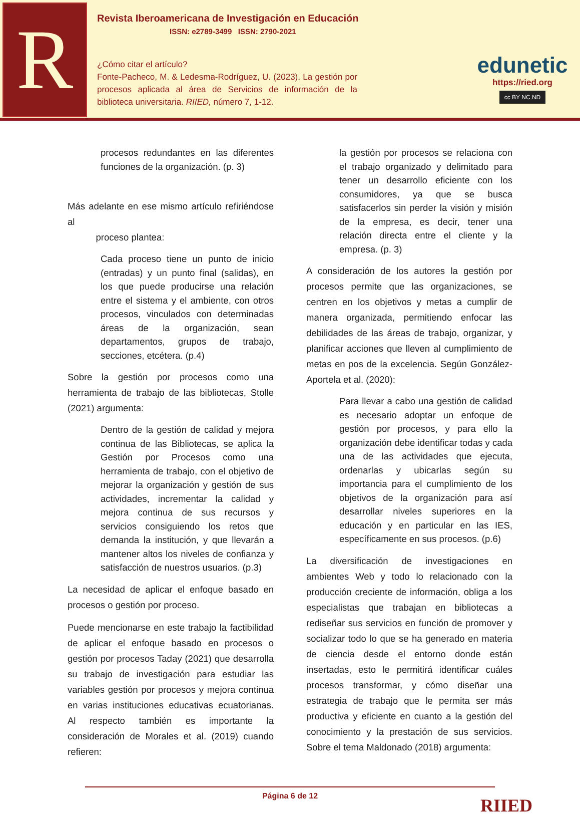R
Revista Iberoamericana de Investigación en Educación
ISSN: e2789-3499 ISSN: 2790-2021
¿Cómo citar el artículo?
Fonte-Pacheco, M. & Ledesma-Rodríguez, U. (2023). La gestión por procesos aplicada al área de Servicios de información de la biblioteca universitaria. RIIED, número 7, 1-12.
edunetic
https://ried.org
cc BY NC ND
procesos redundantes en las diferentes funciones de la organización. (p. 3)
Más adelante en ese mismo artículo refiriéndose al
proceso plantea:
Cada proceso tiene un punto de inicio (entradas) y un punto final (salidas), en los que puede producirse una relación entre el sistema y el ambiente, con otros procesos, vinculados con determinadas áreas de la organización, sean departamentos, grupos de trabajo, secciones, etcétera. (p.4)
Sobre la gestión por procesos como una herramienta de trabajo de las bibliotecas, Stolle (2021) argumenta:
Dentro de la gestión de calidad y mejora continua de las Bibliotecas, se aplica la Gestión por Procesos como una herramienta de trabajo, con el objetivo de mejorar la organización y gestión de sus actividades, incrementar la calidad y mejora continua de sus recursos y servicios consiguiendo los retos que demanda la institución, y que llevarán a mantener altos los niveles de confianza y satisfacción de nuestros usuarios. (p.3)
La necesidad de aplicar el enfoque basado en procesos o gestión por proceso.
Puede mencionarse en este trabajo la factibilidad de aplicar el enfoque basado en procesos o gestión por procesos Taday (2021) que desarrolla su trabajo de investigación para estudiar las variables gestión por procesos y mejora continua en varias instituciones educativas ecuatorianas. Al respecto también es importante la consideración de Morales et al. (2019) cuando refieren:
la gestión por procesos se relaciona con el trabajo organizado y delimitado para tener un desarrollo eficiente con los consumidores, ya que se busca satisfacerlos sin perder la visión y misión de la empresa, es decir, tener una relación directa entre el cliente y la empresa. (p. 3)
A consideración de los autores la gestión por procesos permite que las organizaciones, se centren en los objetivos y metas a cumplir de manera organizada, permitiendo enfocar las debilidades de las áreas de trabajo, organizar, y planificar acciones que lleven al cumplimiento de metas en pos de la excelencia. Según González-Aportela et al. (2020):
Para llevar a cabo una gestión de calidad es necesario adoptar un enfoque de gestión por procesos, y para ello la organización debe identificar todas y cada una de las actividades que ejecuta, ordenarlas y ubicarlas según su importancia para el cumplimiento de los objetivos de la organización para así desarrollar niveles superiores en la educación y en particular en las IES, específicamente en sus procesos. (p.6)
La diversificación de investigaciones en ambientes Web y todo lo relacionado con la producción creciente de información, obliga a los especialistas que trabajan en bibliotecas a rediseñar sus servicios en función de promover y socializar todo lo que se ha generado en materia de ciencia desde el entorno donde están insertadas, esto le permitirá identificar cuáles procesos transformar, y cómo diseñar una estrategia de trabajo que le permita ser más productiva y eficiente en cuanto a la gestión del conocimiento y la prestación de sus servicios. Sobre el tema Maldonado (2018) argumenta:
Página 6 de 12 RIIED